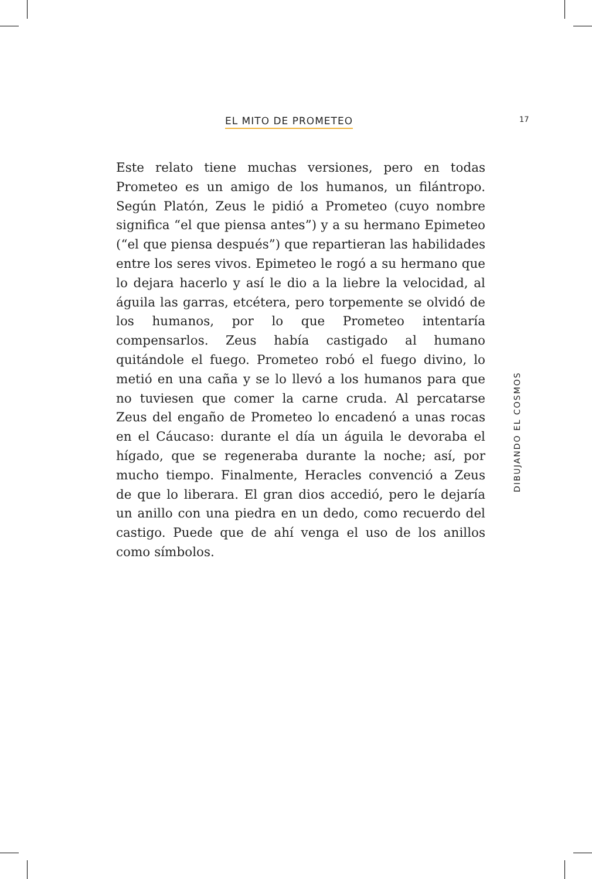EL MITO DE PROMETEO 17
Este relato tiene muchas versiones, pero en todas Prometeo es un amigo de los humanos, un filántropo. Según Platón, Zeus le pidió a Prometeo (cuyo nombre significa “el que piensa antes”) y a su hermano Epimeteo (“el que piensa después”) que repartieran las habilidades entre los seres vivos. Epimeteo le rogó a su hermano que lo dejara hacerlo y así le dio a la liebre la velocidad, al águila las garras, etcétera, pero torpemente se olvidó de los humanos, por lo que Prometeo intentaría compensarlos. Zeus había castigado al humano quitándole el fuego. Prometeo robó el fuego divino, lo metió en una caña y se lo llevó a los humanos para que no tuviesen que comer la carne cruda. Al percatarse Zeus del engaño de Prometeo lo encadenó a unas rocas en el Cáucaso: durante el día un águila le devoraba el hígado, que se regeneraba durante la noche; así, por mucho tiempo. Finalmente, Heracles convenció a Zeus de que lo liberara. El gran dios accedió, pero le dejaría un anillo con una piedra en un dedo, como recuerdo del castigo. Puede que de ahí venga el uso de los anillos como símbolos.
DIBUJANDO EL COSMOS